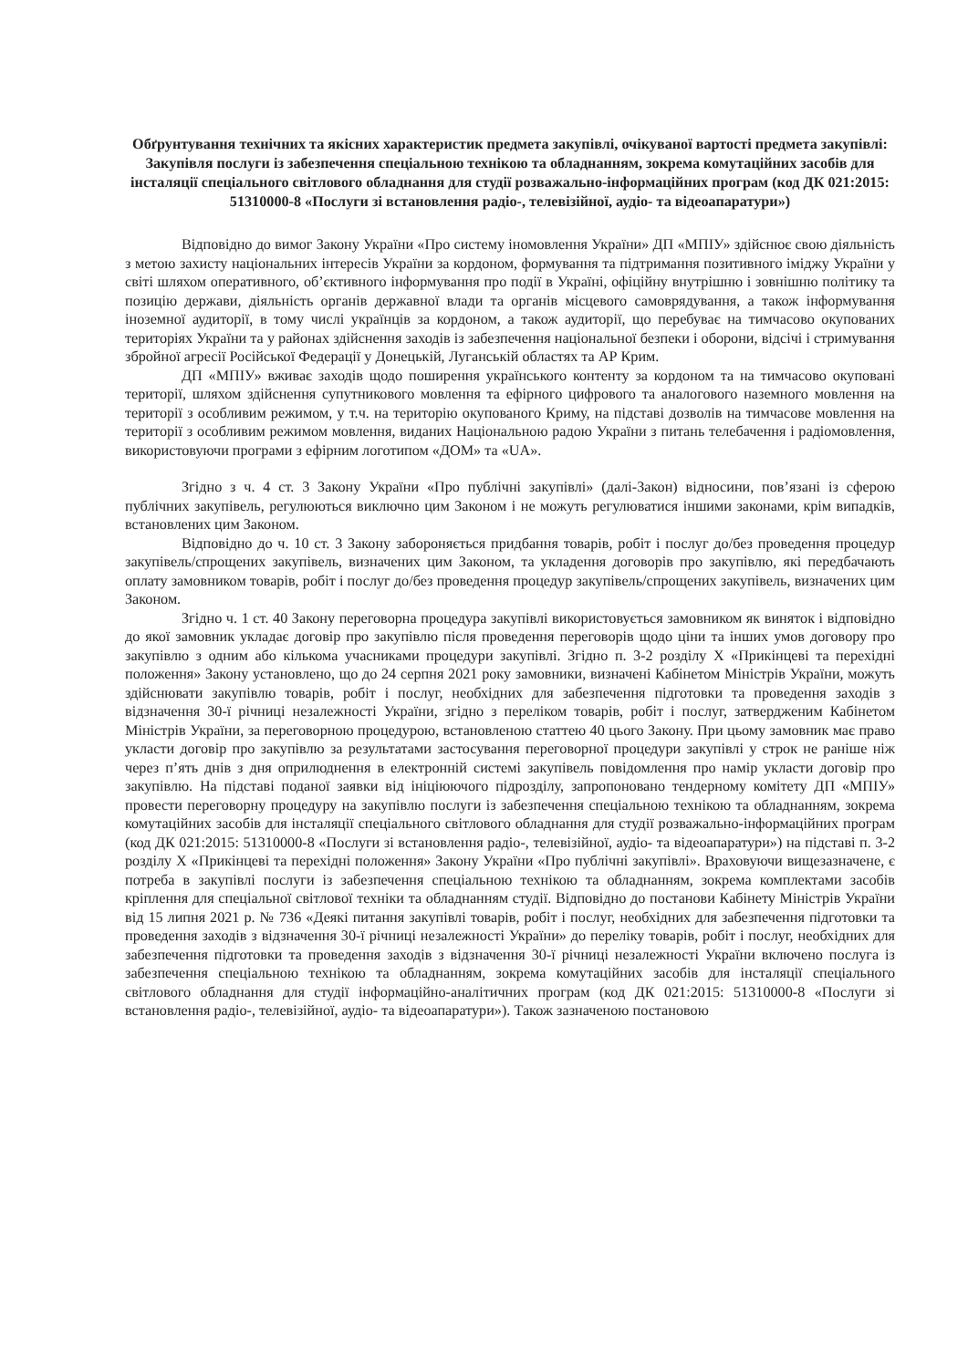Обґрунтування технічних та якісних характеристик предмета закупівлі, очікуваної вартості предмета закупівлі: Закупівля послуги із забезпечення спеціальною технікою та обладнанням, зокрема комутаційних засобів для інсталяції спеціального світлового обладнання для студії розважально-інформаційних програм (код ДК 021:2015: 51310000-8 «Послуги зі встановлення радіо-, телевізійної, аудіо- та відеоапаратури»)
Відповідно до вимог Закону України «Про систему іномовлення України» ДП «МПІУ» здійснює свою діяльність з метою захисту національних інтересів України за кордоном, формування та підтримання позитивного іміджу України у світі шляхом оперативного, об’єктивного інформування про події в Україні, офіційну внутрішню і зовнішню політику та позицію держави, діяльність органів державної влади та органів місцевого самоврядування, а також інформування іноземної аудиторії, в тому числі українців за кордоном, а також аудиторії, що перебуває на тимчасово окупованих територіях України та у районах здійснення заходів із забезпечення національної безпеки і оборони, відсічі і стримування збройної агресії Російської Федерації у Донецькій, Луганській областях та АР Крим.
ДП «МПІУ» вживає заходів щодо поширення українського контенту за кордоном та на тимчасово окуповані території, шляхом здійснення супутникового мовлення та ефірного цифрового та аналогового наземного мовлення на території з особливим режимом, у т.ч. на територію окупованого Криму, на підставі дозволів на тимчасове мовлення на території з особливим режимом мовлення, виданих Національною радою України з питань телебачення і радіомовлення, використовуючи програми з ефірним логотипом «ДОМ» та «UA».
Згідно з ч. 4 ст. 3 Закону України «Про публічні закупівлі» (далі-Закон) відносини, пов’язані із сферою публічних закупівель, регулюються виключно цим Законом і не можуть регулюватися іншими законами, крім випадків, встановлених цим Законом.
Відповідно до ч. 10 ст. 3 Закону забороняється придбання товарів, робіт і послуг до/без проведення процедур закупівель/спрощених закупівель, визначених цим Законом, та укладення договорів про закупівлю, які передбачають оплату замовником товарів, робіт і послуг до/без проведення процедур закупівель/спрощених закупівель, визначених цим Законом.
Згідно ч. 1 ст. 40 Закону переговорна процедура закупівлі використовується замовником як виняток і відповідно до якої замовник укладає договір про закупівлю після проведення переговорів щодо ціни та інших умов договору про закупівлю з одним або кількома учасниками процедури закупівлі. Згідно п. 3-2 розділу X «Прикінцеві та перехідні положення» Закону установлено, що до 24 серпня 2021 року замовники, визначені Кабінетом Міністрів України, можуть здійснювати закупівлю товарів, робіт і послуг, необхідних для забезпечення підготовки та проведення заходів з відзначення 30-ї річниці незалежності України, згідно з переліком товарів, робіт і послуг, затвердженим Кабінетом Міністрів України, за переговорною процедурою, встановленою статтею 40 цього Закону. При цьому замовник має право укласти договір про закупівлю за результатами застосування переговорної процедури закупівлі у строк не раніше ніж через п’ять днів з дня оприлюднення в електронній системі закупівель повідомлення про намір укласти договір про закупівлю. На підставі поданої заявки від ініціюючого підрозділу, запропоновано тендерному комітету ДП «МПІУ» провести переговорну процедуру на закупівлю послуги із забезпечення спеціальною технікою та обладнанням, зокрема комутаційних засобів для інсталяції спеціального світлового обладнання для студії розважально-інформаційних програм (код ДК 021:2015: 51310000-8 «Послуги зі встановлення радіо-, телевізійної, аудіо- та відеоапаратури») на підставі п. 3-2 розділу X «Прикінцеві та перехідні положення» Закону України «Про публічні закупівлі». Враховуючи вищезазначене, є потреба в закупівлі послуги із забезпечення спеціальною технікою та обладнанням, зокрема комплектами засобів кріплення для спеціальної світлової техніки та обладнанням студії. Відповідно до постанови Кабінету Міністрів України від 15 липня 2021 р. № 736 «Деякі питання закупівлі товарів, робіт і послуг, необхідних для забезпечення підготовки та проведення заходів з відзначення 30-ї річниці незалежності України» до переліку товарів, робіт і послуг, необхідних для забезпечення підготовки та проведення заходів з відзначення 30-ї річниці незалежності України включено послуга із забезпечення спеціальною технікою та обладнанням, зокрема комутаційних засобів для інсталяції спеціального світлового обладнання для студії інформаційно-аналітичних програм (код ДК 021:2015: 51310000-8 «Послуги зі встановлення радіо-, телевізійної, аудіо- та відеоапаратури»). Також зазначеною постановою